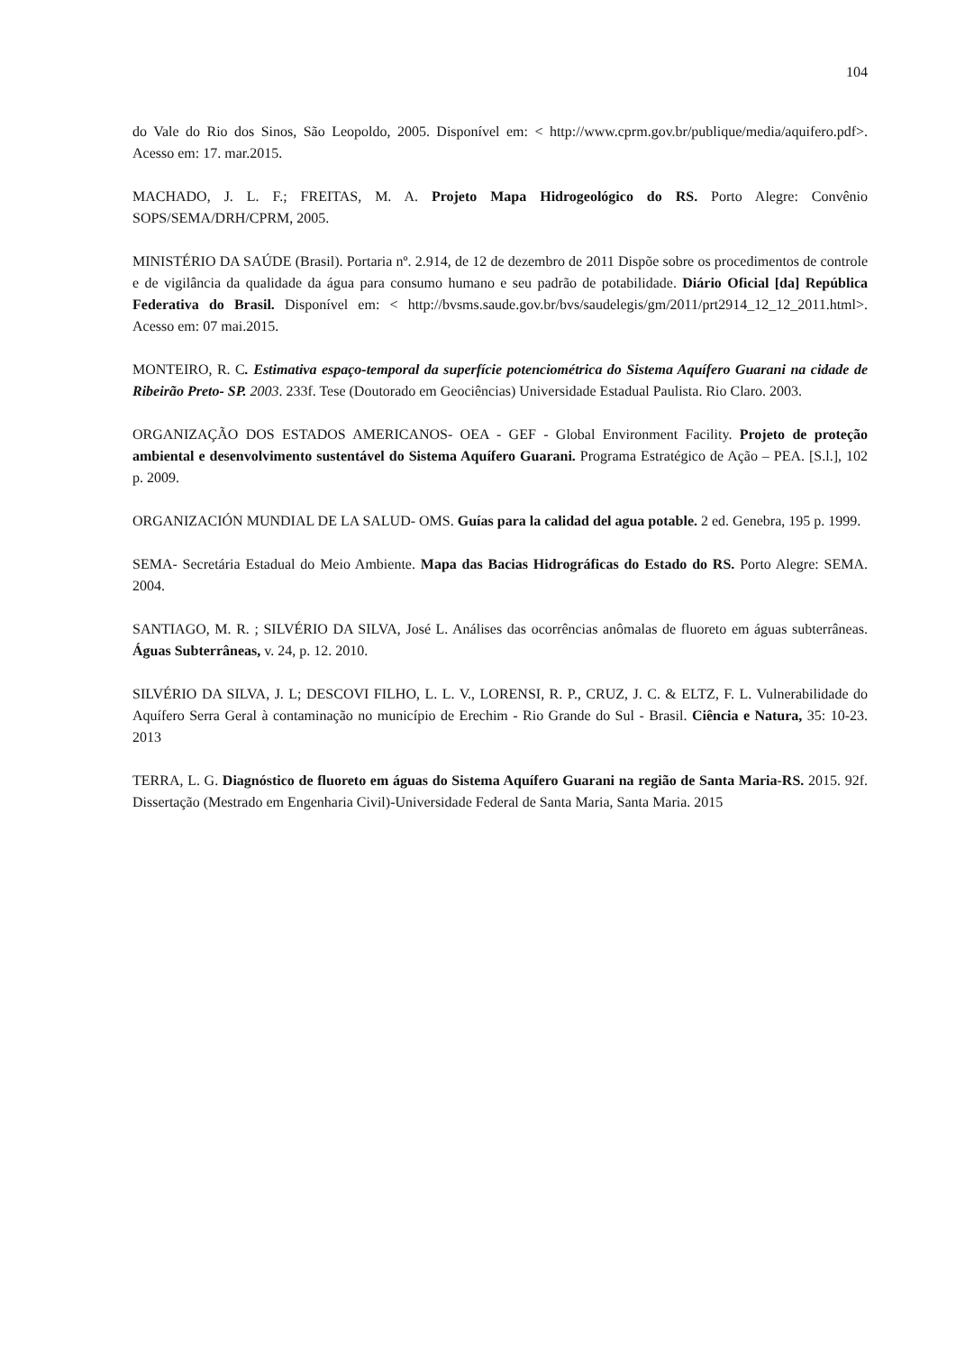104
do Vale do Rio dos Sinos, São Leopoldo, 2005. Disponível em: < http://www.cprm.gov.br/publique/media/aquifero.pdf>. Acesso em: 17. mar.2015.
MACHADO, J. L. F.; FREITAS, M. A. Projeto Mapa Hidrogeológico do RS. Porto Alegre: Convênio SOPS/SEMA/DRH/CPRM, 2005.
MINISTÉRIO DA SAÚDE (Brasil). Portaria nº. 2.914, de 12 de dezembro de 2011 Dispõe sobre os procedimentos de controle e de vigilância da qualidade da água para consumo humano e seu padrão de potabilidade. Diário Oficial [da] República Federativa do Brasil. Disponível em: < http://bvsms.saude.gov.br/bvs/saudelegis/gm/2011/prt2914_12_12_2011.html>. Acesso em: 07 mai.2015.
MONTEIRO, R. C. Estimativa espaço-temporal da superfície potenciométrica do Sistema Aquífero Guarani na cidade de Ribeirão Preto- SP. 2003. 233f. Tese (Doutorado em Geociências) Universidade Estadual Paulista. Rio Claro. 2003.
ORGANIZAÇÃO DOS ESTADOS AMERICANOS- OEA - GEF - Global Environment Facility. Projeto de proteção ambiental e desenvolvimento sustentável do Sistema Aquífero Guarani. Programa Estratégico de Ação – PEA. [S.l.], 102 p. 2009.
ORGANIZACIÓN MUNDIAL DE LA SALUD- OMS. Guías para la calidad del agua potable. 2 ed. Genebra, 195 p. 1999.
SEMA- Secretária Estadual do Meio Ambiente. Mapa das Bacias Hidrográficas do Estado do RS. Porto Alegre: SEMA. 2004.
SANTIAGO, M. R. ; SILVÉRIO DA SILVA, José L. Análises das ocorrências anômalas de fluoreto em águas subterrâneas. Águas Subterrâneas, v. 24, p. 12. 2010.
SILVÉRIO DA SILVA, J. L; DESCOVI FILHO, L. L. V., LORENSI, R. P., CRUZ, J. C. & ELTZ, F. L. Vulnerabilidade do Aquífero Serra Geral à contaminação no município de Erechim - Rio Grande do Sul - Brasil. Ciência e Natura, 35: 10-23. 2013
TERRA, L. G. Diagnóstico de fluoreto em águas do Sistema Aquífero Guarani na região de Santa Maria-RS. 2015. 92f. Dissertação (Mestrado em Engenharia Civil)-Universidade Federal de Santa Maria, Santa Maria. 2015